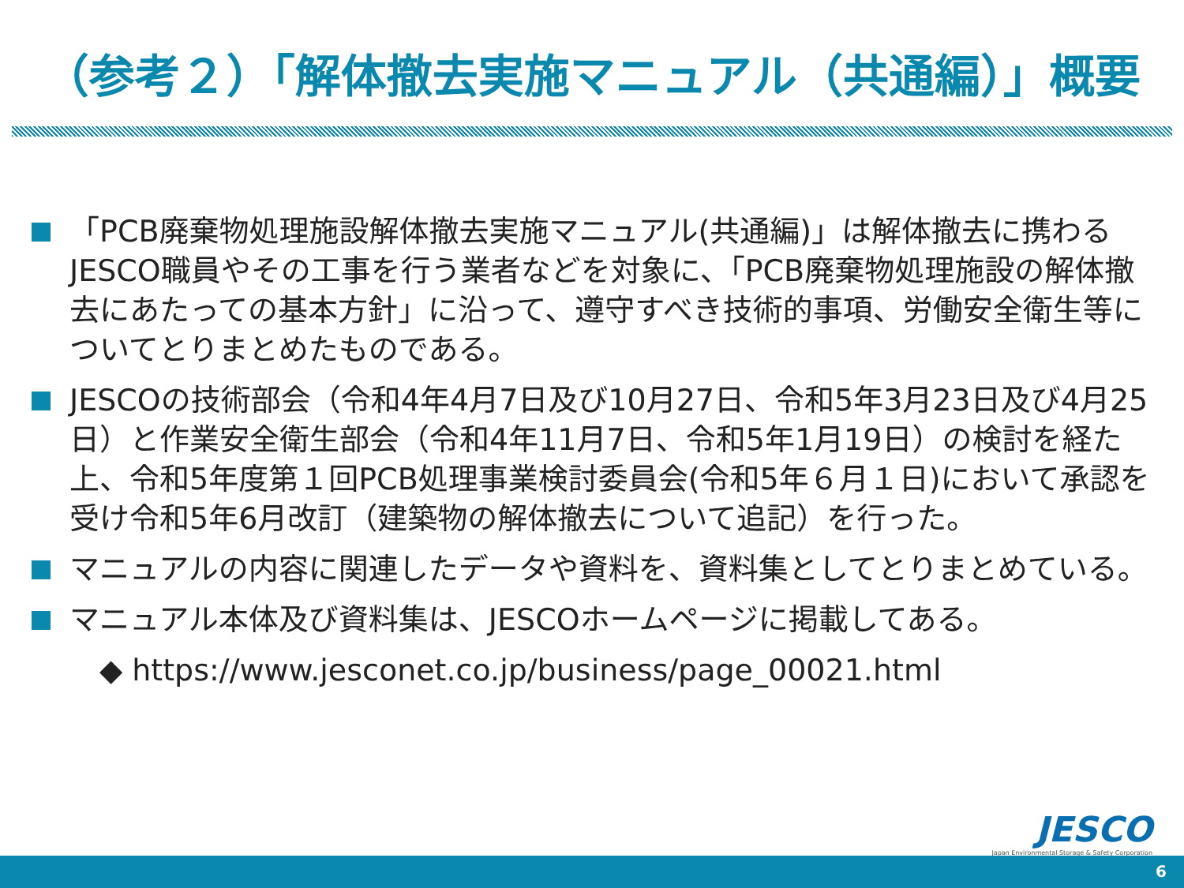（参考２）「解体撤去実施マニュアル（共通編）」概要
「PCB廃棄物処理施設解体撤去実施マニュアル(共通編)」は解体撤去に携わるJESCO職員やその工事を行う業者などを対象に、「PCB廃棄物処理施設の解体撤去にあたっての基本方針」に沿って、遵守すべき技術的事項、労働安全衛生等についてとりまとめたものである。
JESCOの技術部会（令和4年4月7日及び10月27日、令和5年3月23日及び4月25日）と作業安全衛生部会（令和4年11月7日、令和5年1月19日）の検討を経た上、令和5年度第１回PCB処理事業検討委員会(令和5年６月１日)において承認を受け令和5年6月改訂（建築物の解体撤去について追記）を行った。
マニュアルの内容に関連したデータや資料を、資料集としてとりまとめている。
マニュアル本体及び資料集は、JESCOホームページに掲載してある。
◆ https://www.jesconet.co.jp/business/page_00021.html
JESCO
Japan Environmental Storage & Safety Corporation
6